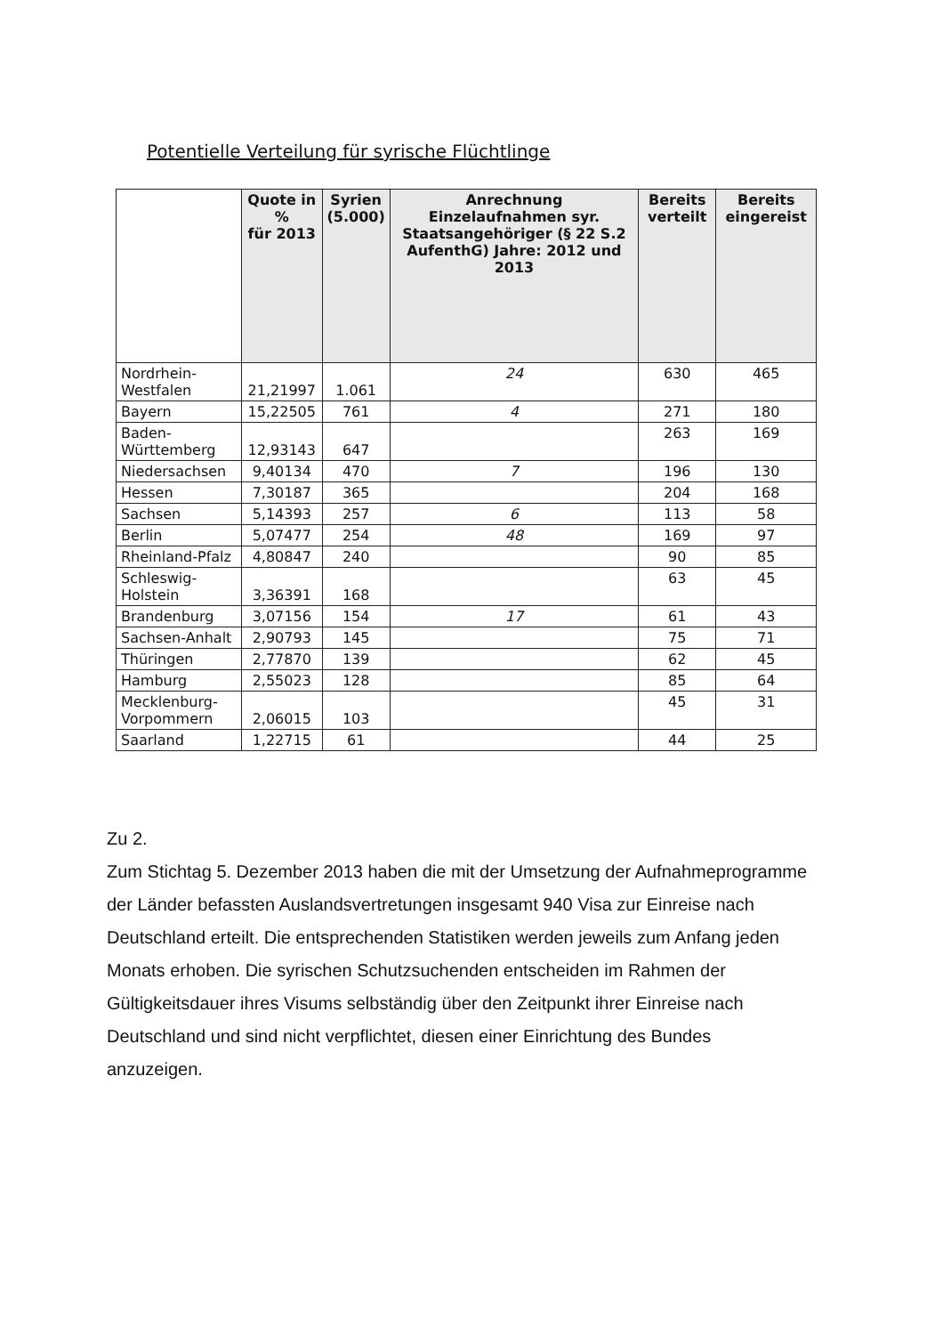Potentielle Verteilung für syrische Flüchtlinge
| | Quote in % für 2013 | Syrien (5.000) | Anrechnung Einzelaufnahmen syr. Staatsangehöriger (§ 22 S.2 AufenthG) Jahre: 2012 und 2013 | Bereits verteilt | Bereits eingereist |
| --- | --- | --- | --- | --- | --- |
| Nordrhein- Westfalen | 21,21997 | 1.061 | 24 | 630 | 465 |
| Bayern | 15,22505 | 761 | 4 | 271 | 180 |
| Baden- Württemberg | 12,93143 | 647 | | 263 | 169 |
| Niedersachsen | 9,40134 | 470 | 7 | 196 | 130 |
| Hessen | 7,30187 | 365 | | 204 | 168 |
| Sachsen | 5,14393 | 257 | 6 | 113 | 58 |
| Berlin | 5,07477 | 254 | 48 | 169 | 97 |
| Rheinland-Pfalz | 4,80847 | 240 | | 90 | 85 |
| Schleswig- Holstein | 3,36391 | 168 | | 63 | 45 |
| Brandenburg | 3,07156 | 154 | 17 | 61 | 43 |
| Sachsen-Anhalt | 2,90793 | 145 | | 75 | 71 |
| Thüringen | 2,77870 | 139 | | 62 | 45 |
| Hamburg | 2,55023 | 128 | | 85 | 64 |
| Mecklenburg- Vorpommern | 2,06015 | 103 | | 45 | 31 |
| Saarland | 1,22715 | 61 | | 44 | 25 |
Zu 2.
Zum Stichtag 5. Dezember 2013 haben die mit der Umsetzung der Aufnahmeprogramme der Länder befassten Auslandsvertretungen insgesamt 940 Visa zur Einreise nach Deutschland erteilt. Die entsprechenden Statistiken werden jeweils zum Anfang jeden Monats erhoben. Die syrischen Schutzsuchenden entscheiden im Rahmen der Gültigkeitsdauer ihres Visums selbständig über den Zeitpunkt ihrer Einreise nach Deutschland und sind nicht verpflichtet, diesen einer Einrichtung des Bundes anzuzeigen.